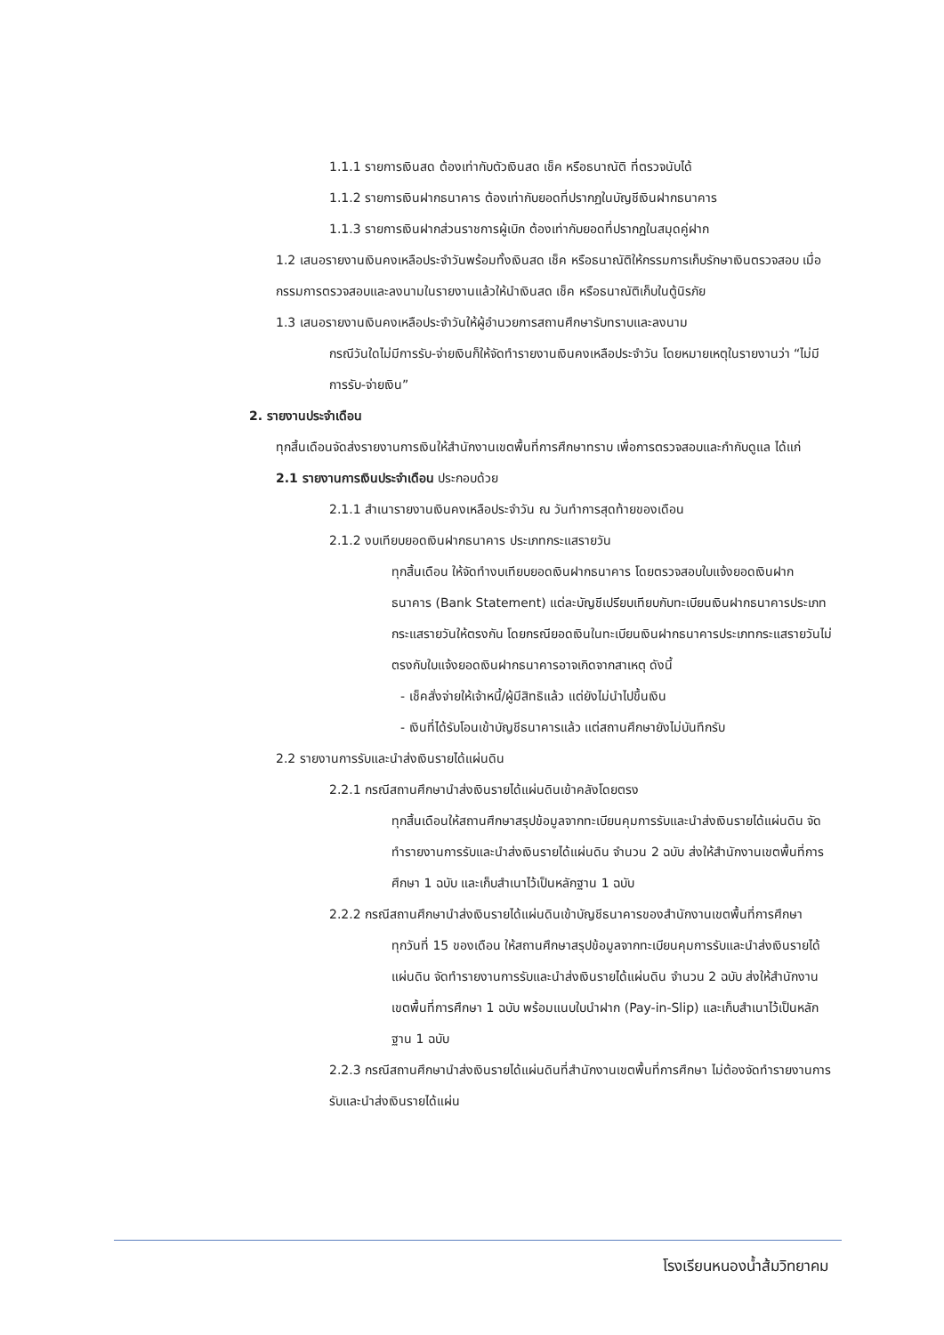1.1.1 รายการเงินสด ต้องเท่ากับตัวเงินสด เช็ค หรือธนาณัติ ที่ตรวจนับได้
1.1.2 รายการเงินฝากธนาคาร ต้องเท่ากับยอดที่ปรากฏในบัญชีเงินฝากธนาคาร
1.1.3 รายการเงินฝากส่วนราชการผู้เบิก ต้องเท่ากับยอดที่ปรากฏในสมุดคู่ฝาก
1.2 เสนอรายงานเงินคงเหลือประจำวันพร้อมทั้งเงินสด เช็ค หรือธนาณัติให้กรรมการเก็บรักษาเงินตรวจสอบ เมื่อกรรมการตรวจสอบและลงนามในรายงานแล้วให้นำเงินสด เช็ค หรือธนาณัติเก็บในตู้นิรภัย
1.3 เสนอรายงานเงินคงเหลือประจำวันให้ผู้อำนวยการสถานศึกษารับทราบและลงนาม
กรณีวันใดไม่มีการรับ-จ่ายเงินก็ให้จัดทำรายงานเงินคงเหลือประจำวัน โดยหมายเหตุในรายงานว่า “ไม่มีการรับ-จ่ายเงิน”
2. รายงานประจำเดือน
ทุกสิ้นเดือนจัดส่งรายงานการเงินให้สำนักงานเขตพื้นที่การศึกษาทราบ เพื่อการตรวจสอบและกำกับดูแล ได้แก่
2.1 รายงานการเงินประจำเดือน ประกอบด้วย
2.1.1 สำเนารายงานเงินคงเหลือประจำวัน ณ วันทำการสุดท้ายของเดือน
2.1.2 งบเทียบยอดเงินฝากธนาคาร ประเภทกระแสรายวัน
ทุกสิ้นเดือน ให้จัดทำงบเทียบยอดเงินฝากธนาคาร โดยตรวจสอบใบแจ้งยอดเงินฝากธนาคาร (Bank Statement) แต่ละบัญชีเปรียบเทียบกับทะเบียนเงินฝากธนาคารประเภทกระแสรายวันให้ตรงกัน โดยกรณียอดเงินในทะเบียนเงินฝากธนาคารประเภทกระแสรายวันไม่ตรงกับใบแจ้งยอดเงินฝากธนาคารอาจเกิดจากสาเหตุ ดังนี้
- เช็คสั่งจ่ายให้เจ้าหนี้/ผู้มีสิทธิแล้ว แต่ยังไม่นำไปขึ้นเงิน
- เงินที่ได้รับโอนเข้าบัญชีธนาคารแล้ว แต่สถานศึกษายังไม่บันทึกรับ
2.2 รายงานการรับและนำส่งเงินรายได้แผ่นดิน
2.2.1 กรณีสถานศึกษานำส่งเงินรายได้แผ่นดินเข้าคลังโดยตรง
ทุกสิ้นเดือนให้สถานศึกษาสรุปข้อมูลจากทะเบียนคุมการรับและนำส่งเงินรายได้แผ่นดิน จัดทำรายงานการรับและนำส่งเงินรายได้แผ่นดิน จำนวน 2 ฉบับ ส่งให้สำนักงานเขตพื้นที่การศึกษา 1 ฉบับ และเก็บสำเนาไว้เป็นหลักฐาน 1 ฉบับ
2.2.2 กรณีสถานศึกษานำส่งเงินรายได้แผ่นดินเข้าบัญชีธนาคารของสำนักงานเขตพื้นที่การศึกษา
ทุกวันที่ 15 ของเดือน ให้สถานศึกษาสรุปข้อมูลจากทะเบียนคุมการรับและนำส่งเงินรายได้แผ่นดิน จัดทำรายงานการรับและนำส่งเงินรายได้แผ่นดิน จำนวน 2 ฉบับ ส่งให้สำนักงานเขตพื้นที่การศึกษา 1 ฉบับ พร้อมแนบใบนำฝาก (Pay-in-Slip) และเก็บสำเนาไว้เป็นหลักฐาน 1 ฉบับ
2.2.3 กรณีสถานศึกษานำส่งเงินรายได้แผ่นดินที่สำนักงานเขตพื้นที่การศึกษา ไม่ต้องจัดทำรายงานการรับและนำส่งเงินรายได้แผ่น
โรงเรียนหนองน้ำส้มวิทยาคม